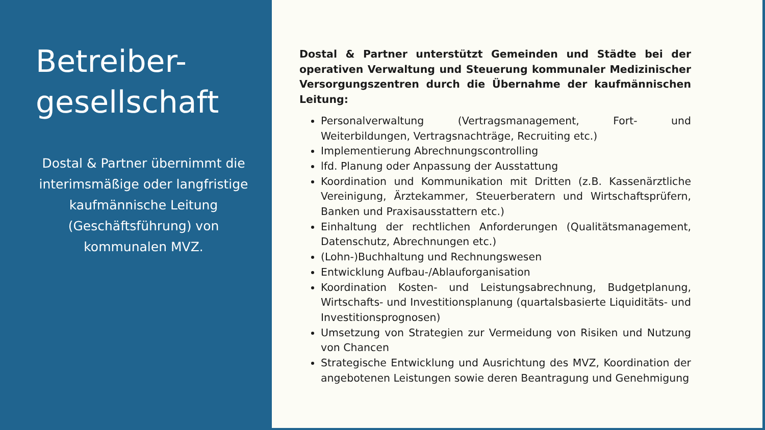Betreiber-
gesellschaft
Dostal & Partner übernimmt die interimsmäßige oder langfristige kaufmännische Leitung (Geschäftsführung) von kommunalen MVZ.
Dostal & Partner unterstützt Gemeinden und Städte bei der operativen Verwaltung und Steuerung kommunaler Medizinischer Versorgungszentren durch die Übernahme der kaufmännischen Leitung:
Personalverwaltung (Vertragsmanagement, Fort- und Weiterbildungen, Vertragsnachträge, Recruiting etc.)
Implementierung Abrechnungscontrolling
lfd. Planung oder Anpassung der Ausstattung
Koordination und Kommunikation mit Dritten (z.B. Kassenärztliche Vereinigung, Ärztekammer, Steuerberatern und Wirtschaftsprüfern, Banken und Praxisausstattern etc.)
Einhaltung der rechtlichen Anforderungen (Qualitätsmanagement, Datenschutz, Abrechnungen etc.)
(Lohn-)Buchhaltung und Rechnungswesen
Entwicklung Aufbau-/Ablauforganisation
Koordination Kosten- und Leistungsabrechnung, Budgetplanung, Wirtschafts- und Investitionsplanung (quartalsbasierte Liquiditäts- und Investitionsprognosen)
Umsetzung von Strategien zur Vermeidung von Risiken und Nutzung von Chancen
Strategische Entwicklung und Ausrichtung des MVZ, Koordination der angebotenen Leistungen sowie deren Beantragung und Genehmigung